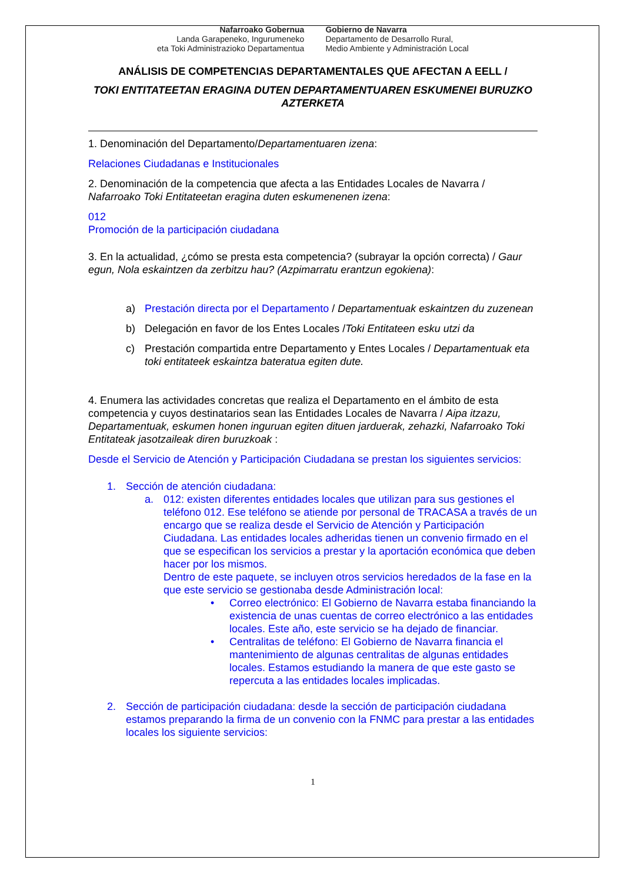Nafarroako Gobernua
Landa Garapeneko, Ingurumeneko
eta Toki Administrazioko Departamentua
Gobierno de Navarra
Departamento de Desarrollo Rural,
Medio Ambiente y Administración Local
ANÁLISIS DE COMPETENCIAS DEPARTAMENTALES QUE AFECTAN A EELL /
TOKI ENTITATEETAN ERAGINA DUTEN DEPARTAMENTUAREN ESKUMENEI BURUZKO AZTERKETA
1. Denominación del Departamento/Departamentuaren izena:
Relaciones Ciudadanas e Institucionales
2. Denominación de la competencia que afecta a las Entidades Locales de Navarra / Nafarroako Toki Entitateetan eragina duten eskumenenen izena:
012
Promoción de la participación ciudadana
3. En la actualidad, ¿cómo se presta esta competencia? (subrayar la opción correcta) / Gaur egun, Nola eskaintzen da zerbitzu hau? (Azpimarratu erantzun egokiena):
a) Prestación directa por el Departamento / Departamentuak eskaintzen du zuzenean
b) Delegación en favor de los Entes Locales /Toki Entitateen esku utzi da
c) Prestación compartida entre Departamento y Entes Locales / Departamentuak eta toki entitateek eskaintza bateratua egiten dute.
4. Enumera las actividades concretas que realiza el Departamento en el ámbito de esta competencia y cuyos destinatarios sean las Entidades Locales de Navarra / Aipa itzazu, Departamentuak, eskumen honen inguruan egiten dituen jarduerak, zehazki, Nafarroako Toki Entitateak jasotzaileak diren buruzkoak :
Desde el Servicio de Atención y Participación Ciudadana se prestan los siguientes servicios:
1. Sección de atención ciudadana:
a. 012: existen diferentes entidades locales que utilizan para sus gestiones el teléfono 012. Ese teléfono se atiende por personal de TRACASA a través de un encargo que se realiza desde el Servicio de Atención y Participación Ciudadana. Las entidades locales adheridas tienen un convenio firmado en el que se especifican los servicios a prestar y la aportación económica que deben hacer por los mismos.
Dentro de este paquete, se incluyen otros servicios heredados de la fase en la que este servicio se gestionaba desde Administración local:
• Correo electrónico: El Gobierno de Navarra estaba financiando la existencia de unas cuentas de correo electrónico a las entidades locales. Este año, este servicio se ha dejado de financiar.
• Centralitas de teléfono: El Gobierno de Navarra financia el mantenimiento de algunas centralitas de algunas entidades locales. Estamos estudiando la manera de que este gasto se repercuta a las entidades locales implicadas.
2. Sección de participación ciudadana: desde la sección de participación ciudadana estamos preparando la firma de un convenio con la FNMC para prestar a las entidades locales los siguiente servicios:
1